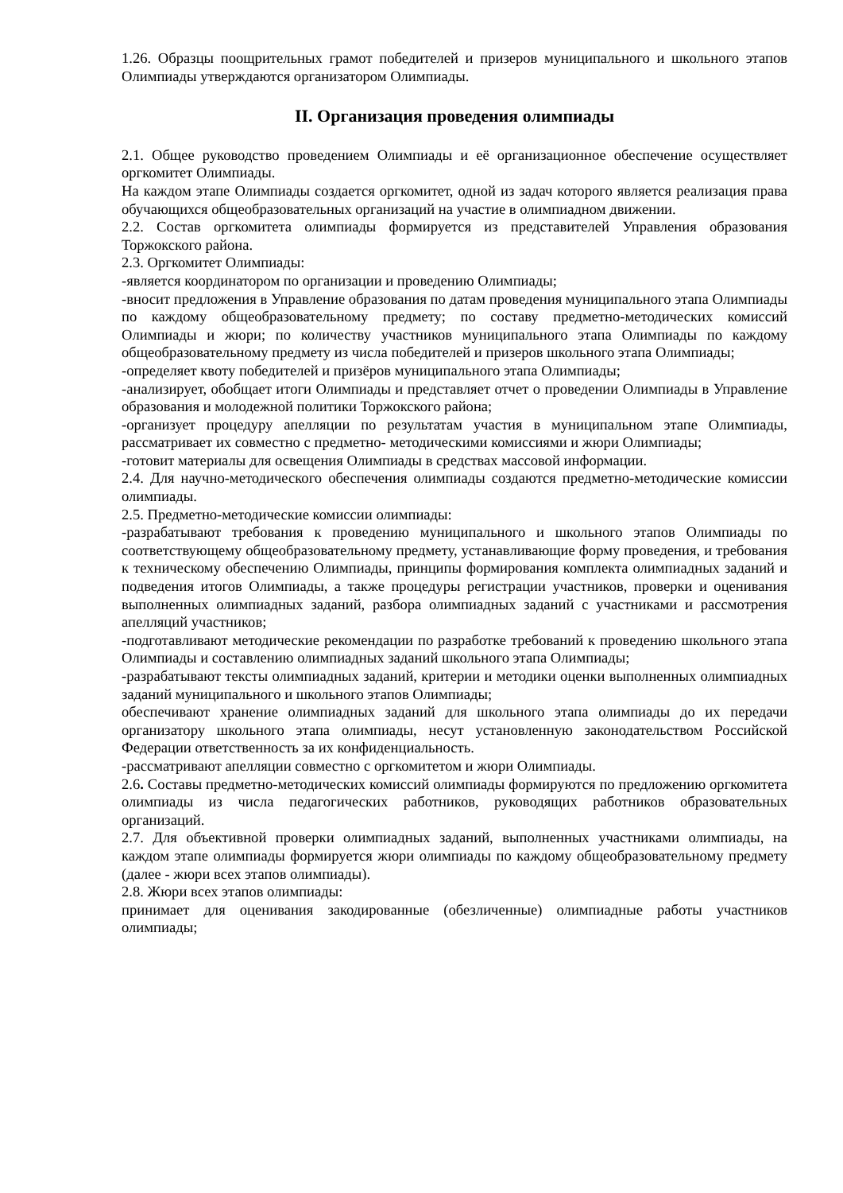1.26. Образцы поощрительных грамот победителей и призеров муниципального и школьного этапов Олимпиады утверждаются организатором Олимпиады.
II. Организация проведения олимпиады
2.1. Общее руководство проведением Олимпиады и её организационное обеспечение осуществляет оргкомитет Олимпиады.
На каждом этапе Олимпиады создается оргкомитет, одной из задач которого является реализация права обучающихся общеобразовательных организаций на участие в олимпиадном движении.
2.2. Состав оргкомитета олимпиады формируется из представителей Управления образования Торжокского района.
2.3. Оргкомитет Олимпиады:
-является координатором по организации и проведению Олимпиады;
-вносит предложения в Управление образования по датам проведения муниципального этапа Олимпиады по каждому общеобразовательному предмету; по составу предметно-методических комиссий Олимпиады и жюри; по количеству участников муниципального этапа Олимпиады по каждому общеобразовательному предмету из числа победителей и призеров школьного этапа Олимпиады;
-определяет квоту победителей и призёров муниципального этапа Олимпиады;
-анализирует, обобщает итоги Олимпиады и представляет отчет о проведении Олимпиады в Управление образования и молодежной политики Торжокского района;
-организует процедуру апелляции по результатам участия в муниципальном этапе Олимпиады, рассматривает их совместно с предметно- методическими комиссиями и жюри Олимпиады;
-готовит материалы для освещения Олимпиады в средствах массовой информации.
2.4. Для научно-методического обеспечения олимпиады создаются предметно-методические комиссии олимпиады.
2.5. Предметно-методические комиссии олимпиады:
-разрабатывают требования к проведению муниципального и школьного этапов Олимпиады по соответствующему общеобразовательному предмету, устанавливающие форму проведения, и требования к техническому обеспечению Олимпиады, принципы формирования комплекта олимпиадных заданий и подведения итогов Олимпиады, а также процедуры регистрации участников, проверки и оценивания выполненных олимпиадных заданий, разбора олимпиадных заданий с участниками и рассмотрения апелляций участников;
-подготавливают методические рекомендации по разработке требований к проведению школьного этапа Олимпиады и составлению олимпиадных заданий школьного этапа Олимпиады;
-разрабатывают тексты олимпиадных заданий, критерии и методики оценки выполненных олимпиадных заданий муниципального и школьного этапов Олимпиады;
обеспечивают хранение олимпиадных заданий для школьного этапа олимпиады до их передачи организатору школьного этапа олимпиады, несут установленную законодательством Российской Федерации ответственность за их конфиденциальность.
-рассматривают апелляции совместно с оргкомитетом и жюри Олимпиады.
2.6. Составы предметно-методических комиссий олимпиады формируются по предложению оргкомитета олимпиады из числа педагогических работников, руководящих работников образовательных организаций.
2.7. Для объективной проверки олимпиадных заданий, выполненных участниками олимпиады, на каждом этапе олимпиады формируется жюри олимпиады по каждому общеобразовательному предмету (далее - жюри всех этапов олимпиады).
2.8. Жюри всех этапов олимпиады:
принимает для оценивания закодированные (обезличенные) олимпиадные работы участников олимпиады;